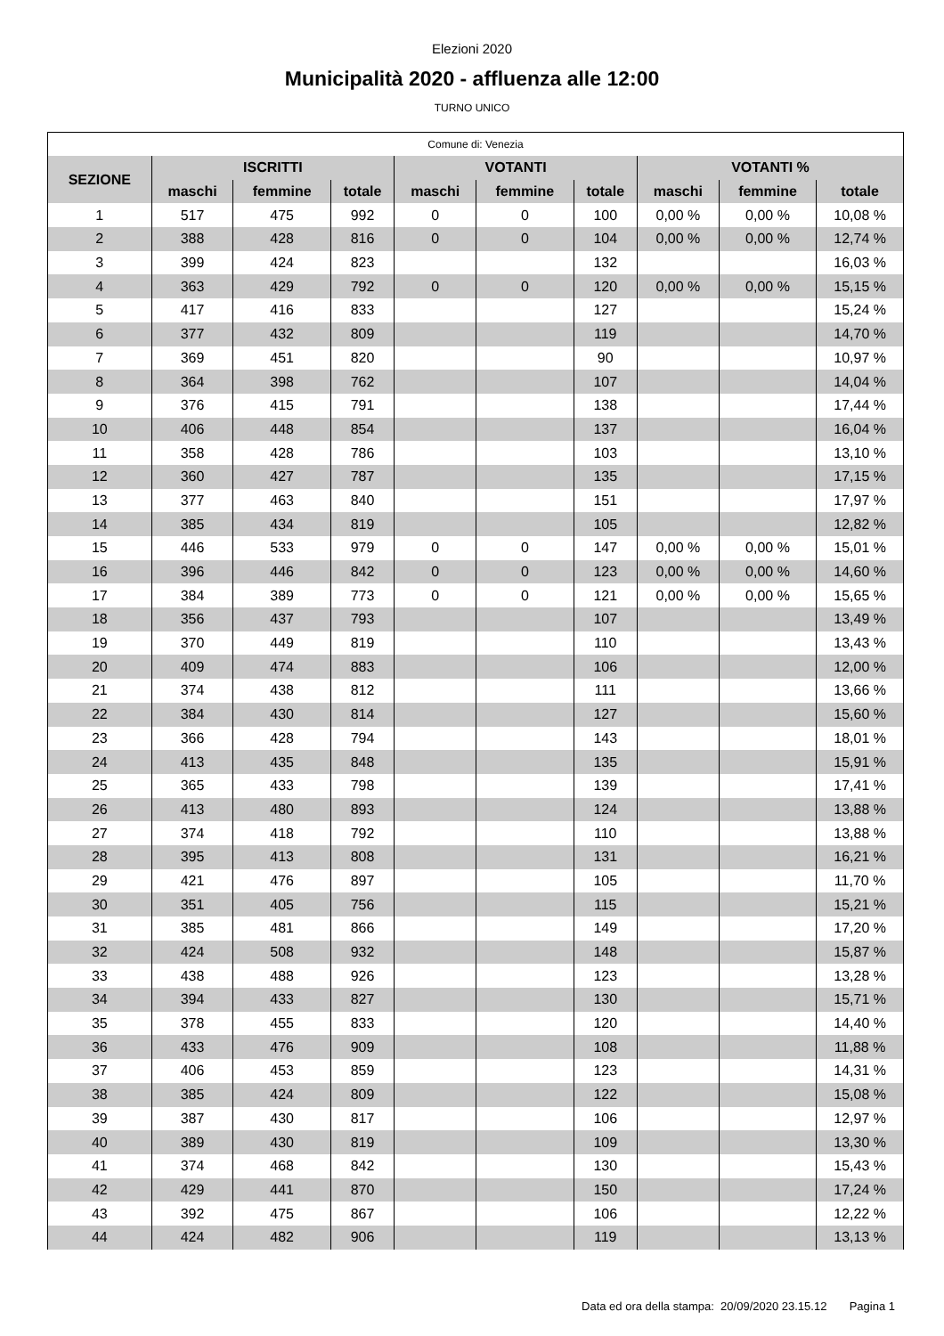Elezioni 2020
Municipalità 2020 - affluenza alle 12:00
TURNO UNICO
| Comune di: Venezia | | | | | | | | | |
| SEZIONE | ISCRITTI | | | VOTANTI | | | VOTANTI % | | |
| | maschi | femmine | totale | maschi | femmine | totale | maschi | femmine | totale |
| 1 | 517 | 475 | 992 | 0 | 0 | 100 | 0,00 % | 0,00 % | 10,08 % |
| 2 | 388 | 428 | 816 | 0 | 0 | 104 | 0,00 % | 0,00 % | 12,74 % |
| 3 | 399 | 424 | 823 | | | 132 | | | 16,03 % |
| 4 | 363 | 429 | 792 | 0 | 0 | 120 | 0,00 % | 0,00 % | 15,15 % |
| 5 | 417 | 416 | 833 | | | 127 | | | 15,24 % |
| 6 | 377 | 432 | 809 | | | 119 | | | 14,70 % |
| 7 | 369 | 451 | 820 | | | 90 | | | 10,97 % |
| 8 | 364 | 398 | 762 | | | 107 | | | 14,04 % |
| 9 | 376 | 415 | 791 | | | 138 | | | 17,44 % |
| 10 | 406 | 448 | 854 | | | 137 | | | 16,04 % |
| 11 | 358 | 428 | 786 | | | 103 | | | 13,10 % |
| 12 | 360 | 427 | 787 | | | 135 | | | 17,15 % |
| 13 | 377 | 463 | 840 | | | 151 | | | 17,97 % |
| 14 | 385 | 434 | 819 | | | 105 | | | 12,82 % |
| 15 | 446 | 533 | 979 | 0 | 0 | 147 | 0,00 % | 0,00 % | 15,01 % |
| 16 | 396 | 446 | 842 | 0 | 0 | 123 | 0,00 % | 0,00 % | 14,60 % |
| 17 | 384 | 389 | 773 | 0 | 0 | 121 | 0,00 % | 0,00 % | 15,65 % |
| 18 | 356 | 437 | 793 | | | 107 | | | 13,49 % |
| 19 | 370 | 449 | 819 | | | 110 | | | 13,43 % |
| 20 | 409 | 474 | 883 | | | 106 | | | 12,00 % |
| 21 | 374 | 438 | 812 | | | 111 | | | 13,66 % |
| 22 | 384 | 430 | 814 | | | 127 | | | 15,60 % |
| 23 | 366 | 428 | 794 | | | 143 | | | 18,01 % |
| 24 | 413 | 435 | 848 | | | 135 | | | 15,91 % |
| 25 | 365 | 433 | 798 | | | 139 | | | 17,41 % |
| 26 | 413 | 480 | 893 | | | 124 | | | 13,88 % |
| 27 | 374 | 418 | 792 | | | 110 | | | 13,88 % |
| 28 | 395 | 413 | 808 | | | 131 | | | 16,21 % |
| 29 | 421 | 476 | 897 | | | 105 | | | 11,70 % |
| 30 | 351 | 405 | 756 | | | 115 | | | 15,21 % |
| 31 | 385 | 481 | 866 | | | 149 | | | 17,20 % |
| 32 | 424 | 508 | 932 | | | 148 | | | 15,87 % |
| 33 | 438 | 488 | 926 | | | 123 | | | 13,28 % |
| 34 | 394 | 433 | 827 | | | 130 | | | 15,71 % |
| 35 | 378 | 455 | 833 | | | 120 | | | 14,40 % |
| 36 | 433 | 476 | 909 | | | 108 | | | 11,88 % |
| 37 | 406 | 453 | 859 | | | 123 | | | 14,31 % |
| 38 | 385 | 424 | 809 | | | 122 | | | 15,08 % |
| 39 | 387 | 430 | 817 | | | 106 | | | 12,97 % |
| 40 | 389 | 430 | 819 | | | 109 | | | 13,30 % |
| 41 | 374 | 468 | 842 | | | 130 | | | 15,43 % |
| 42 | 429 | 441 | 870 | | | 150 | | | 17,24 % |
| 43 | 392 | 475 | 867 | | | 106 | | | 12,22 % |
| 44 | 424 | 482 | 906 | | | 119 | | | 13,13 % |
Data ed ora della stampa: 20/09/2020 23.15.12 Pagina 1